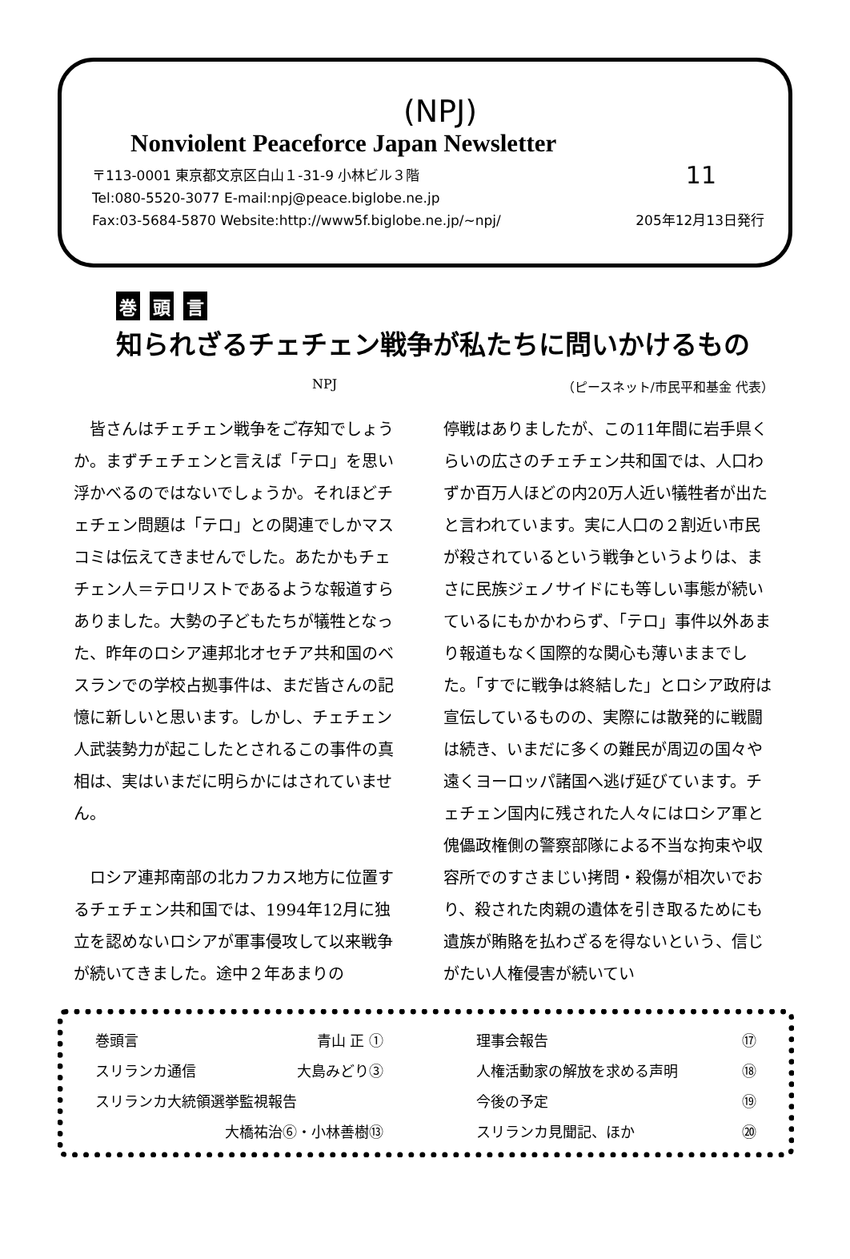(NPJ)
Nonviolent Peaceforce Japan Newsletter
〒113-0001 東京都文京区白山１‐31‐9 小林ビル３階 11
Tel:080-5520-3077 E-mail:npj@peace.biglobe.ne.jp
Fax:03-5684-5870 Website:http://www5f.biglobe.ne.jp/~npj/ 205年12月13日発行
巻頭 言
知られざるチェチェン戦争が私たちに問いかけるもの
NPJ （ピースネット/市民平和基金 代表）
　皆さんはチェチェン戦争をご存知でしょうか。まずチェチェンと言えば「テロ」を思い浮かべるのではないでしょうか。それほどチェチェン問題は「テロ」との関連でしかマスコミは伝えてきませんでした。あたかもチェチェン人＝テロリストであるような報道すらありました。大勢の子どもたちが犠牲となった、昨年のロシア連邦北オセチア共和国のベスランでの学校占拠事件は、まだ皆さんの記憶に新しいと思います。しかし、チェチェン人武装勢力が起こしたとされるこの事件の真相は、実はいまだに明らかにはされていません。
　ロシア連邦南部の北カフカス地方に位置するチェチェン共和国では、1994年12月に独立を認めないロシアが軍事侵攻して以来戦争が続いてきました。途中２年あまりの
停戦はありましたが、この11年間に岩手県くらいの広さのチェチェン共和国では、人口わずか百万人ほどの内20万人近い犠牲者が出たと言われています。実に人口の２割近い市民が殺されているという戦争というよりは、まさに民族ジェノサイドにも等しい事態が続いているにもかかわらず、「テロ」事件以外あまり報道もなく国際的な関心も薄いままでした。「すでに戦争は終結した」とロシア政府は宣伝しているものの、実際には散発的に戦闘は続き、いまだに多くの難民が周辺の国々や遠くヨーロッパ諸国へ逃げ延びています。チェチェン国内に残された人々にはロシア軍と傀儡政権側の警察部隊による不当な拘束や収容所でのすさまじい拷問・殺傷が相次いでおり、殺された肉親の遺体を引き取るためにも遺族が賄賂を払わざるを得ないという、信じがたい人権侵害が続いてい
巻頭言 青山 正 ①
スリランカ通信 大島みどり③
スリランカ大統領選挙監視報告
大橋祐治⑥・小林善樹⑬
理事会報告 ⑰
人権活動家の解放を求める声明 ⑱
今後の予定 ⑲
スリランカ見聞記、ほか ⑳